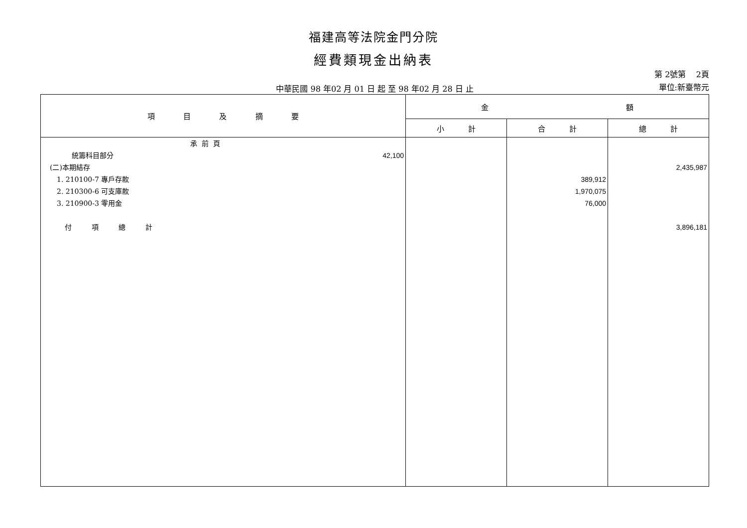福建高等法院金門分院
經費類現金出納表
中華民國 98 年02 月 01 日 起 至 98 年02 月 28 日 止
第 2號第 2頁
單位:新臺幣元
| 項 目 及 摘 要 | 金 額 | | |
| --- | --- | --- | --- |
| | 小 計 | 合 計 | 總 計 |
| 承 前 頁 統籌科目部分 42,100 (二)本期結存 1. 210100-7 專戶存款 2. 210300-6 可支庫款 3. 210900-3 零用金 付 項 總 計 | | 389,912 1,970,075 76,000 | 2,435,987 3,896,181 |